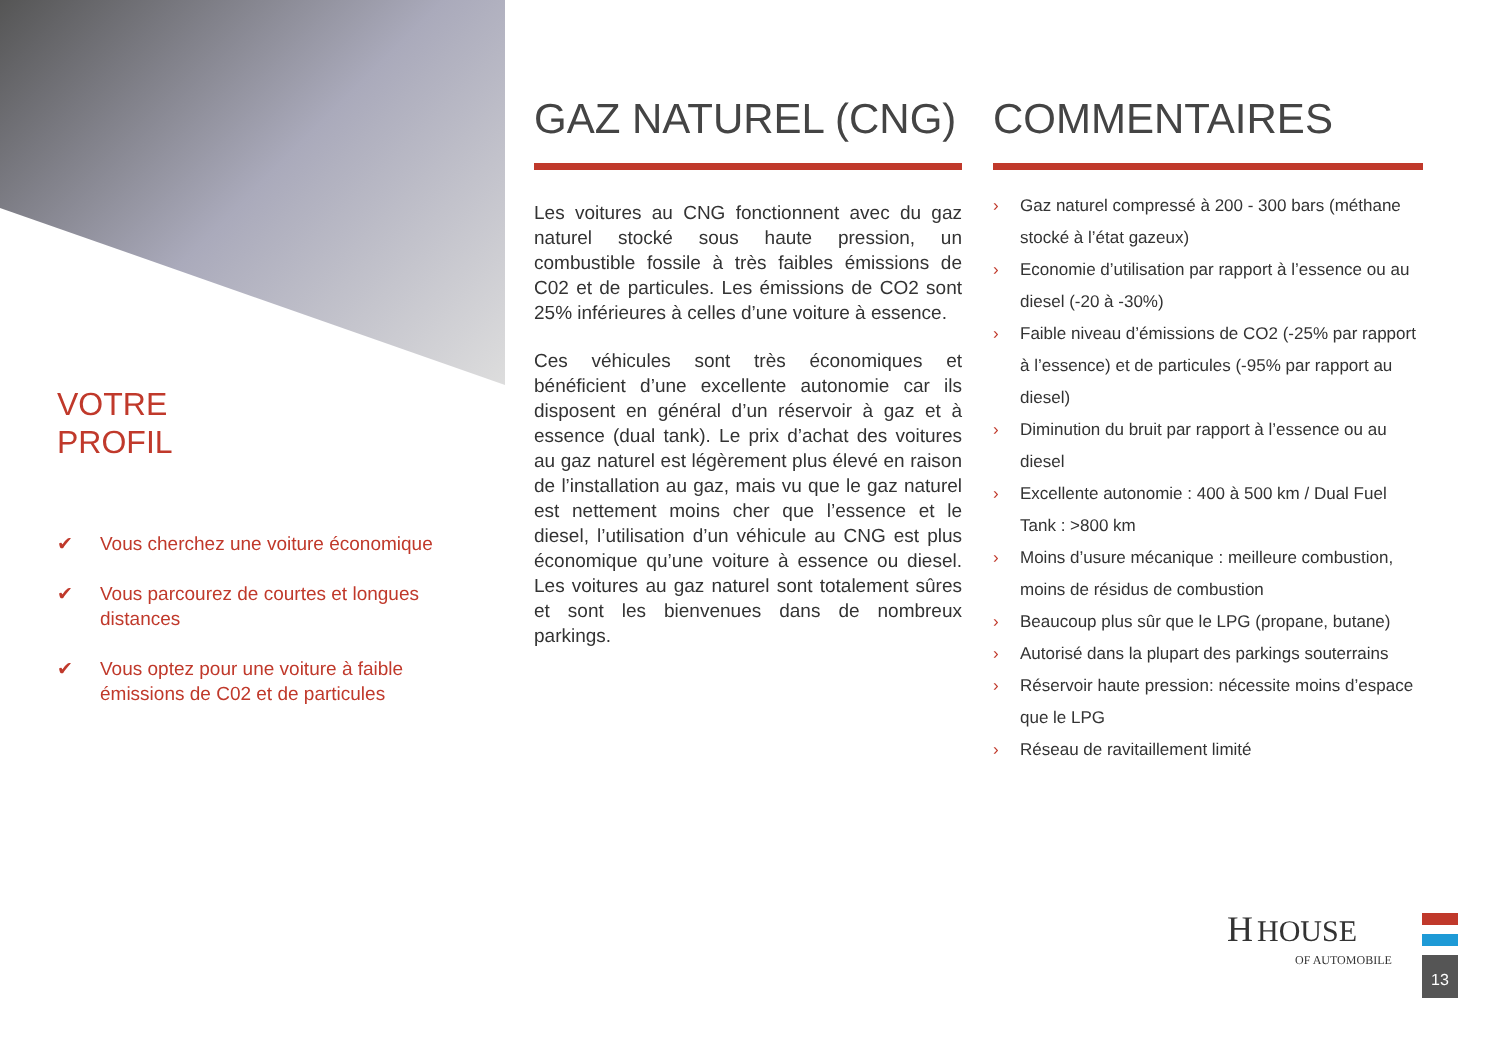VOTRE
PROFIL
✔ Vous cherchez une voiture économique
✔ Vous parcourez de courtes et longues distances
✔ Vous optez pour une voiture à faible émissions de C02 et de particules
GAZ NATUREL (CNG)
Les voitures au CNG fonctionnent avec du gaz naturel stocké sous haute pression, un combustible fossile à très faibles émissions de C02 et de particules. Les émissions de CO2 sont 25% inférieures à celles d’une voiture à essence.
Ces véhicules sont très économiques et bénéficient d’une excellente autonomie car ils disposent en général d’un réservoir à gaz et à essence (dual tank). Le prix d’achat des voitures au gaz naturel est légèrement plus élevé en raison de l’installation au gaz, mais vu que le gaz naturel est nettement moins cher que l’essence et le diesel, l’utilisation d’un véhicule au CNG est plus économique qu’une voiture à essence ou diesel. Les voitures au gaz naturel sont totalement sûres et sont les bienvenues dans de nombreux parkings.
COMMENTAIRES
› Gaz naturel compressé à 200 - 300 bars (méthane stocké à l’état gazeux)
› Economie d’utilisation par rapport à l’essence ou au diesel (-20 à -30%)
› Faible niveau d’émissions de CO2 (-25% par rapport à l’essence) et de particules (-95% par rapport au diesel)
› Diminution du bruit par rapport à l’essence ou au diesel
› Excellente autonomie : 400 à 500 km / Dual Fuel Tank : >800 km
› Moins d’usure mécanique : meilleure combustion, moins de résidus de combustion
› Beaucoup plus sûr que le LPG (propane, butane)
› Autorisé dans la plupart des parkings souterrains
› Réservoir haute pression: nécessite moins d’espace que le LPG
› Réseau de ravitaillement limité
H HOUSE
OF AUTOMOBILE
13